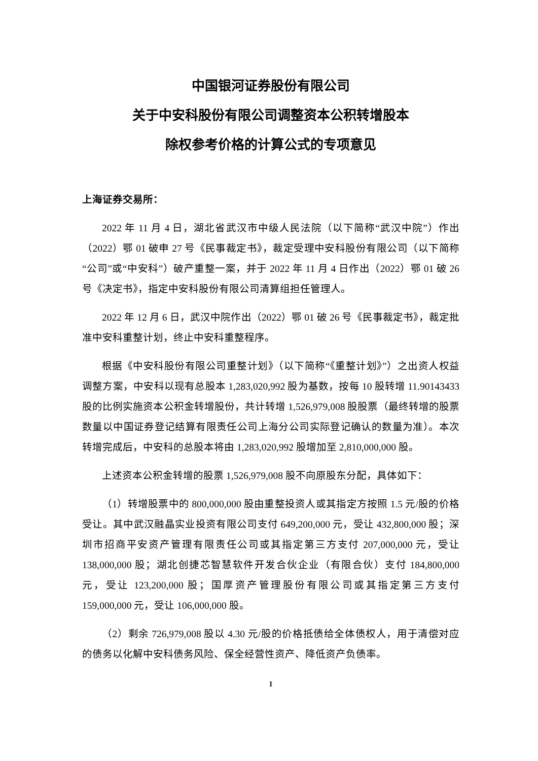中国银河证券股份有限公司
关于中安科股份有限公司调整资本公积转增股本
除权参考价格的计算公式的专项意见
上海证券交易所：
2022 年 11 月 4 日，湖北省武汉市中级人民法院（以下简称“武汉中院”）作出（2022）鄂 01 破申 27 号《民事裁定书》，裁定受理中安科股份有限公司（以下简称“公司”或“中安科”）破产重整一案，并于 2022 年 11 月 4 日作出（2022）鄂 01 破 26 号《决定书》，指定中安科股份有限公司清算组担任管理人。
2022 年 12 月 6 日，武汉中院作出（2022）鄂 01 破 26 号《民事裁定书》，裁定批准中安科重整计划，终止中安科重整程序。
根据《中安科股份有限公司重整计划》（以下简称“《重整计划》”）之出资人权益调整方案，中安科以现有总股本 1,283,020,992 股为基数，按每 10 股转增 11.90143433 股的比例实施资本公积金转增股份，共计转增 1,526,979,008 股股票（最终转增的股票数量以中国证券登记结算有限责任公司上海分公司实际登记确认的数量为准）。本次转增完成后，中安科的总股本将由 1,283,020,992 股增加至 2,810,000,000 股。
上述资本公积金转增的股票 1,526,979,008 股不向原股东分配，具体如下：
（1）转增股票中的 800,000,000 股由重整投资人或其指定方按照 1.5 元/股的价格受让。其中武汉融晶实业投资有限公司支付 649,200,000 元，受让 432,800,000 股；深圳市招商平安资产管理有限责任公司或其指定第三方支付 207,000,000 元，受让 138,000,000 股；湖北创捷芯智慧软件开发合伙企业（有限合伙）支付 184,800,000 元，受让 123,200,000 股；国厚资产管理股份有限公司或其指定第三方支付 159,000,000 元，受让 106,000,000 股。
（2）剩余 726,979,008 股以 4.30 元/股的价格抵债给全体债权人，用于清偿对应的债务以化解中安科债务风险、保全经营性资产、降低资产负债率。
1